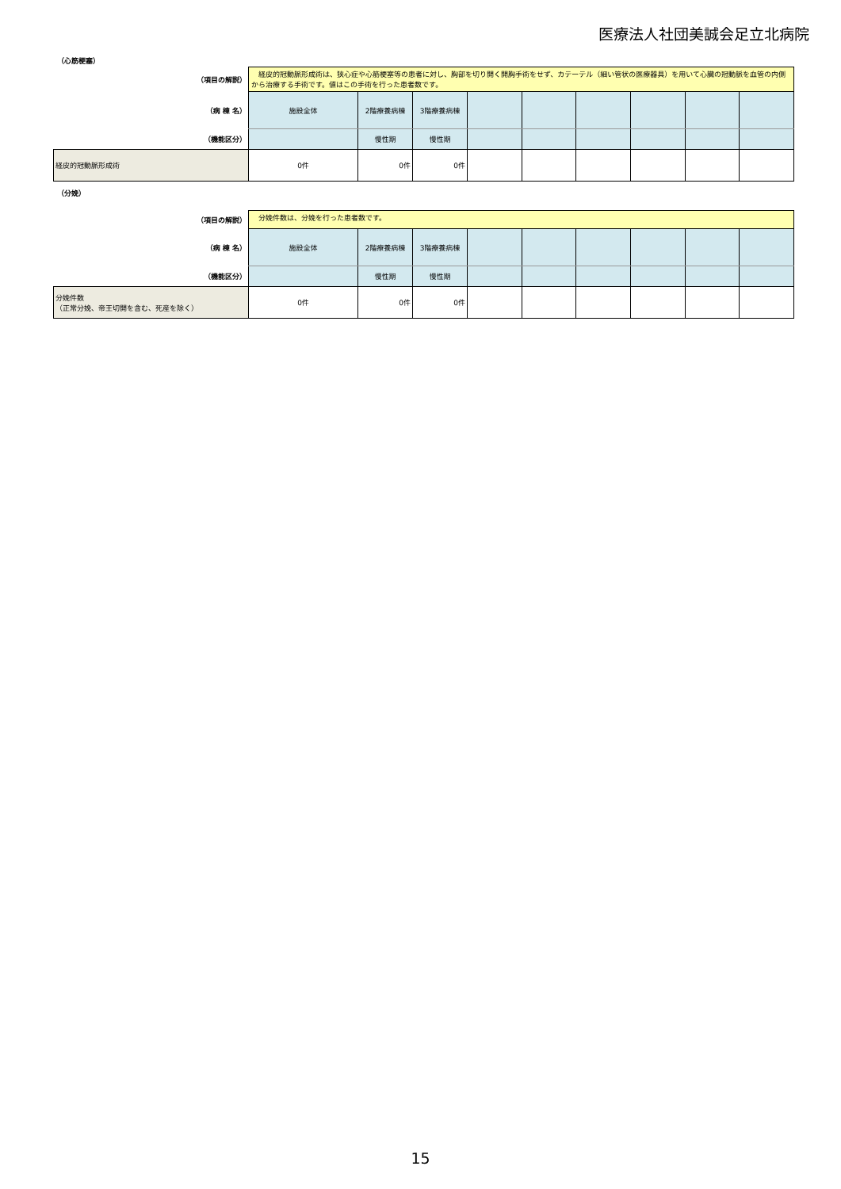医療法人社団美誠会足立北病院
（心筋梗塞）
| （項目の解説） | 経皮的冠動脈形成術は、狭心症や心筋梗塞等の患者に対し、胸部を切り開く開胸手術をせず、カテーテル（細い管状の医療器具）を用いて心臓の冠動脈を血管の内側から治療する手術です。値はこの手術を行った患者数です。 | | | | | | | | |
| （病 棟 名） | 施設全体 | 2階療養病棟 | 3階療養病棟 | | | | | | |
| （機能区分） | | 慢性期 | 慢性期 | | | | | | |
| 経皮的冠動脈形成術 | 0件 | 0件 | 0件 | | | | | | |
（分娩）
| （項目の解説） | 分娩件数は、分娩を行った患者数です。 | | | | | | | | |
| （病 棟 名） | 施設全体 | 2階療養病棟 | 3階療養病棟 | | | | | | |
| （機能区分） | | 慢性期 | 慢性期 | | | | | | |
| 分娩件数 （正常分娩、帝王切開を含む、死産を除く） | 0件 | 0件 | 0件 | | | | | | |
15